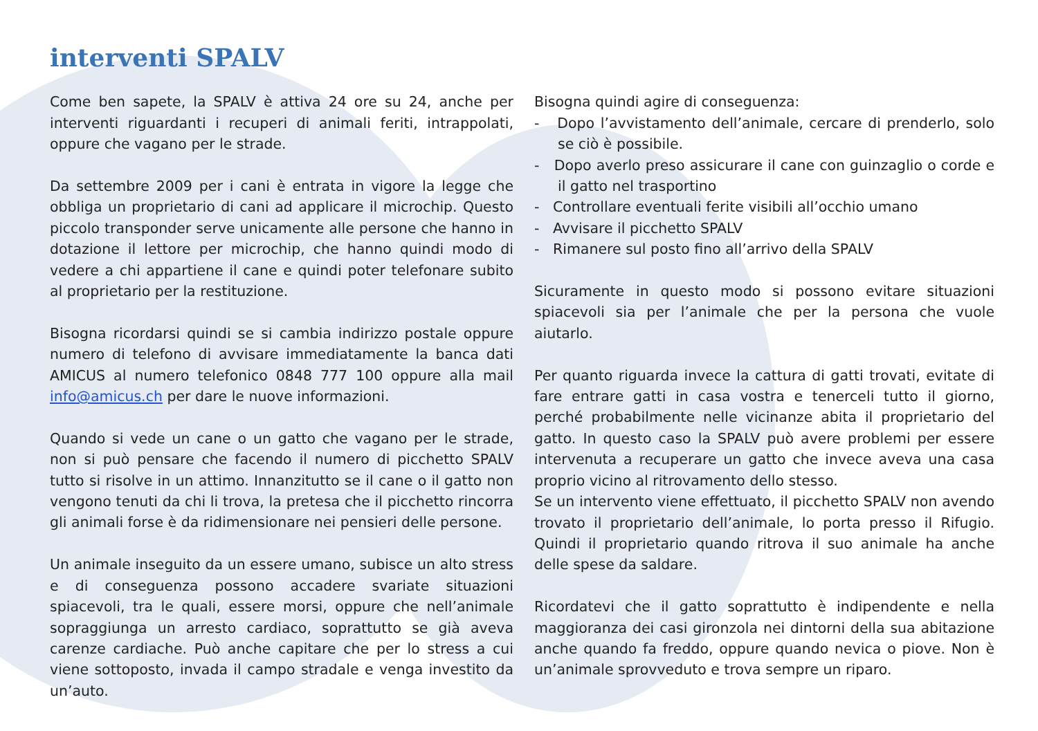interventi SPALV
Come ben sapete, la SPALV è attiva 24 ore su 24, anche per interventi riguardanti i recuperi di animali feriti, intrappolati, oppure che vagano per le strade.
Da settembre 2009 per i cani è entrata in vigore la legge che obbliga un proprietario di cani ad applicare il microchip. Questo piccolo transponder serve unicamente alle persone che hanno in dotazione il lettore per microchip, che hanno quindi modo di vedere a chi appartiene il cane e quindi poter telefonare subito al proprietario per la restituzione.
Bisogna ricordarsi quindi se si cambia indirizzo postale oppure numero di telefono di avvisare immediatamente la banca dati AMICUS al numero telefonico 0848 777 100 oppure alla mail info@amicus.ch per dare le nuove informazioni.
Quando si vede un cane o un gatto che vagano per le strade, non si può pensare che facendo il numero di picchetto SPALV tutto si risolve in un attimo. Innanzitutto se il cane o il gatto non vengono tenuti da chi li trova, la pretesa che il picchetto rincorra gli animali forse è da ridimensionare nei pensieri delle persone.
Un animale inseguito da un essere umano, subisce un alto stress e di conseguenza possono accadere svariate situazioni spiacevoli, tra le quali, essere morsi, oppure che nell’animale sopraggiunga un arresto cardiaco, soprattutto se già aveva carenze cardiache. Può anche capitare che per lo stress a cui viene sottoposto, invada il campo stradale e venga investito da un’auto.
Bisogna quindi agire di conseguenza:
- Dopo l’avvistamento dell’animale, cercare di prenderlo, solo se ciò è possibile.
- Dopo averlo preso assicurare il cane con guinzaglio o corde e il gatto nel trasportino
- Controllare eventuali ferite visibili all’occhio umano
- Avvisare il picchetto SPALV
- Rimanere sul posto fino all’arrivo della SPALV
Sicuramente in questo modo si possono evitare situazioni spiacevoli sia per l’animale che per la persona che vuole aiutarlo.
Per quanto riguarda invece la cattura di gatti trovati, evitate di fare entrare gatti in casa vostra e tenerceli tutto il giorno, perché probabilmente nelle vicinanze abita il proprietario del gatto. In questo caso la SPALV può avere problemi per essere intervenuta a recuperare un gatto che invece aveva una casa proprio vicino al ritrovamento dello stesso.
Se un intervento viene effettuato, il picchetto SPALV non avendo trovato il proprietario dell’animale, lo porta presso il Rifugio. Quindi il proprietario quando ritrova il suo animale ha anche delle spese da saldare.
Ricordatevi che il gatto soprattutto è indipendente e nella maggioranza dei casi gironzola nei dintorni della sua abitazione anche quando fa freddo, oppure quando nevica o piove. Non è un’animale sprovveduto e trova sempre un riparo.